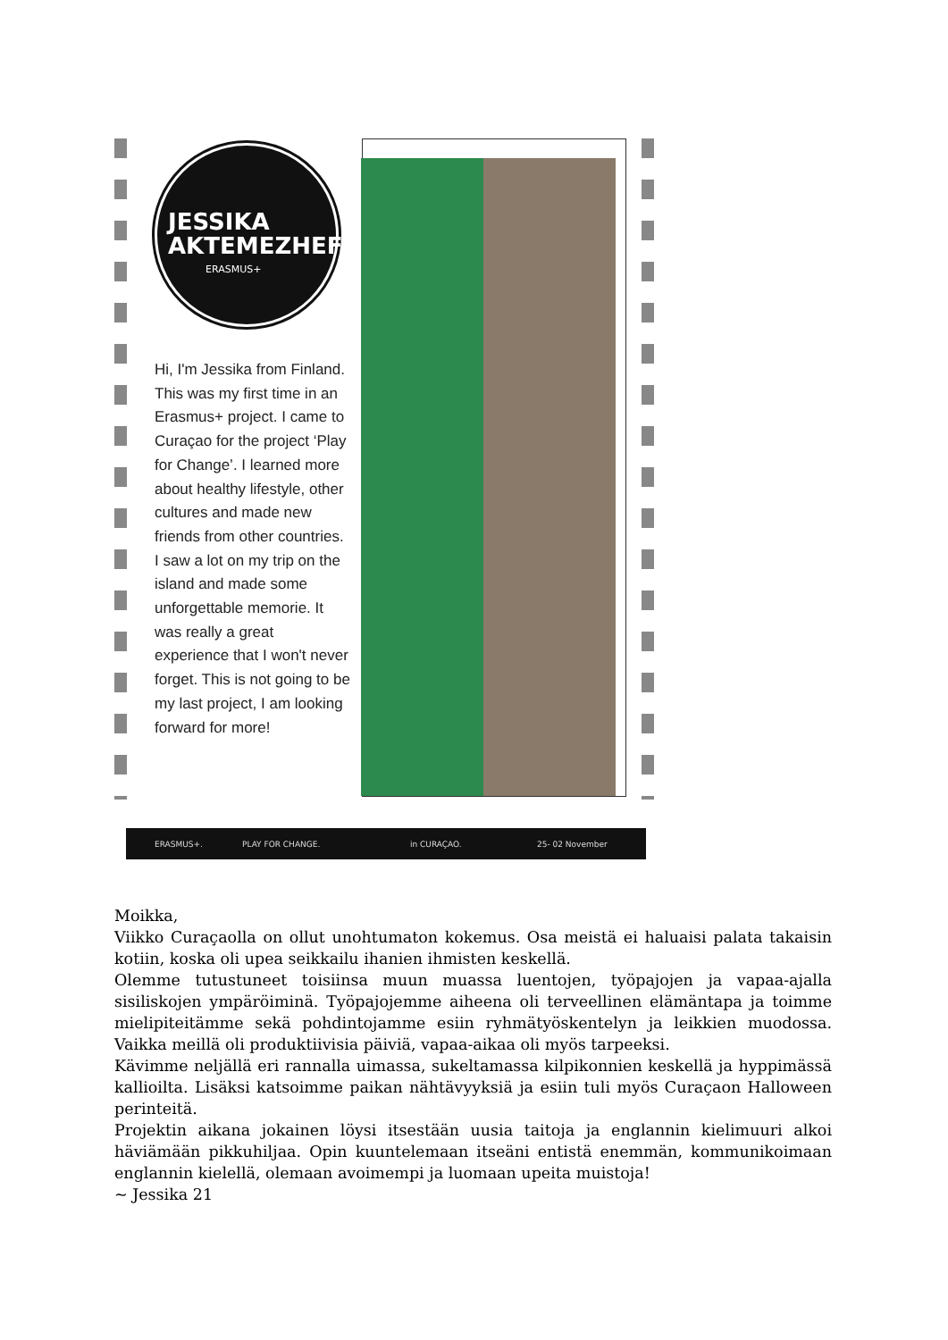JESSIKA
AKTEMEZHEFF
ERASMUS+
Hi, I'm Jessika from Finland. This was my first time in an Erasmus+ project. I came to Curaçao for the project ‘Play for Change’. I learned more about healthy lifestyle, other cultures and made new friends from other countries. I saw a lot on my trip on the island and made some unforgettable memorie. It was really a great experience that I won't never forget. This is not going to be my last project, I am looking forward for more!
ERASMUS+. PLAY FOR CHANGE. in CURAÇAO. 25- 02 November
Moikka,
Viikko Curaçaolla on ollut unohtumaton kokemus. Osa meistä ei haluaisi palata takaisin kotiin, koska oli upea seikkailu ihanien ihmisten keskellä.
Olemme tutustuneet toisiinsa muun muassa luentojen, työpajojen ja vapaa-ajalla sisiliskojen ympäröiminä. Työpajojemme aiheena oli terveellinen elämäntapa ja toimme mielipiteitämme sekä pohdintojamme esiin ryhmätyöskentelyn ja leikkien muodossa. Vaikka meillä oli produktiivisia päiviä, vapaa-aikaa oli myös tarpeeksi.
Kävimme neljällä eri rannalla uimassa, sukeltamassa kilpikonnien keskellä ja hyppimässä kallioilta. Lisäksi katsoimme paikan nähtävyyksiä ja esiin tuli myös Curaçaon Halloween perinteitä.
Projektin aikana jokainen löysi itsestään uusia taitoja ja englannin kielimuuri alkoi häviämään pikkuhiljaa. Opin kuuntelemaan itseäni entistä enemmän, kommunikoimaan englannin kielellä, olemaan avoimempi ja luomaan upeita muistoja!
~ Jessika 21